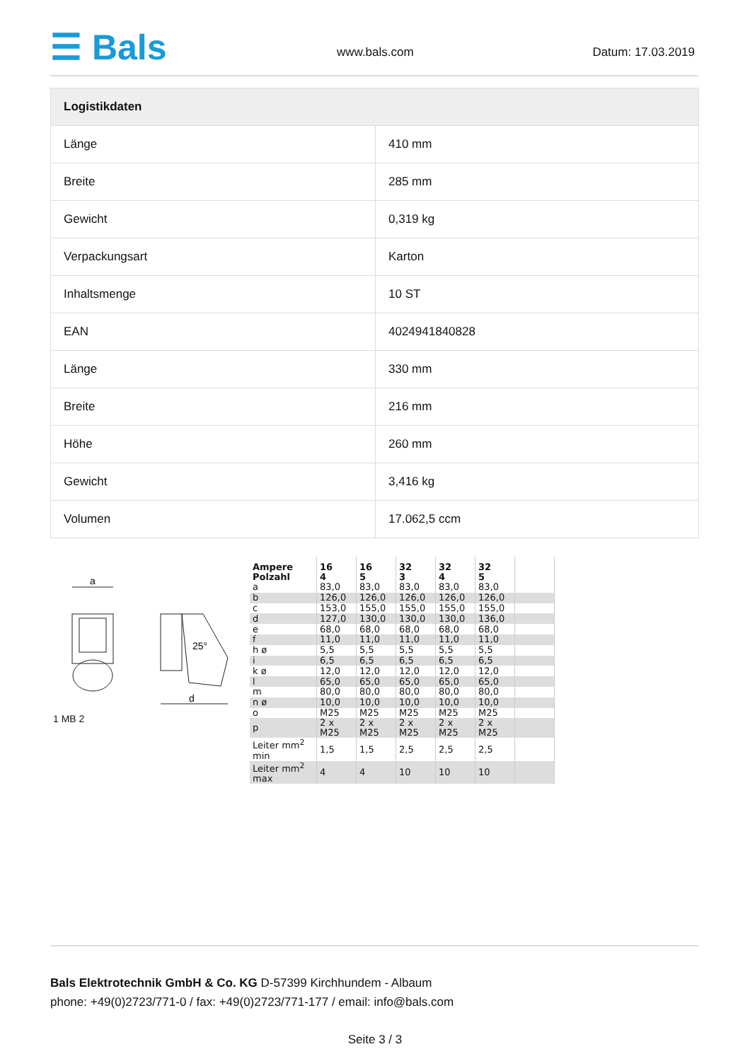☰ Bals www.bals.com Datum: 17.03.2019
| Logistikdaten | |
| --- | --- |
| Länge | 410 mm |
| Breite | 285 mm |
| Gewicht | 0,319 kg |
| Verpackungsart | Karton |
| Inhaltsmenge | 10 ST |
| EAN | 4024941840828 |
| Länge | 330 mm |
| Breite | 216 mm |
| Höhe | 260 mm |
| Gewicht | 3,416 kg |
| Volumen | 17.062,5 ccm |
a
d
25°
1 MB 2
| Ampere Polzahl | 16 4 | 16 5 | 32 3 | 32 4 | 32 5 | |
| a | 83,0 | 83,0 | 83,0 | 83,0 | 83,0 | |
| b | 126,0 | 126,0 | 126,0 | 126,0 | 126,0 | |
| c | 153,0 | 155,0 | 155,0 | 155,0 | 155,0 | |
| d | 127,0 | 130,0 | 130,0 | 130,0 | 136,0 | |
| e | 68,0 | 68,0 | 68,0 | 68,0 | 68,0 | |
| f | 11,0 | 11,0 | 11,0 | 11,0 | 11,0 | |
| h ø | 5,5 | 5,5 | 5,5 | 5,5 | 5,5 | |
| i | 6,5 | 6,5 | 6,5 | 6,5 | 6,5 | |
| k ø | 12,0 | 12,0 | 12,0 | 12,0 | 12,0 | |
| l | 65,0 | 65,0 | 65,0 | 65,0 | 65,0 | |
| m | 80,0 | 80,0 | 80,0 | 80,0 | 80,0 | |
| n ø | 10,0 | 10,0 | 10,0 | 10,0 | 10,0 | |
| o | M25 | M25 | M25 | M25 | M25 | |
| p | 2 x M25 | 2 x M25 | 2 x M25 | 2 x M25 | 2 x M25 | |
| Leiter mm<sup>2</sup> min | 1,5 | 1,5 | 2,5 | 2,5 | 2,5 | |
| Leiter mm<sup>2</sup> max | 4 | 4 | 10 | 10 | 10 | |
Bals Elektrotechnik GmbH & Co. KG D-57399 Kirchhundem - Albaum
phone: +49(0)2723/771-0 / fax: +49(0)2723/771-177 / email: info@bals.com
Seite 3 / 3